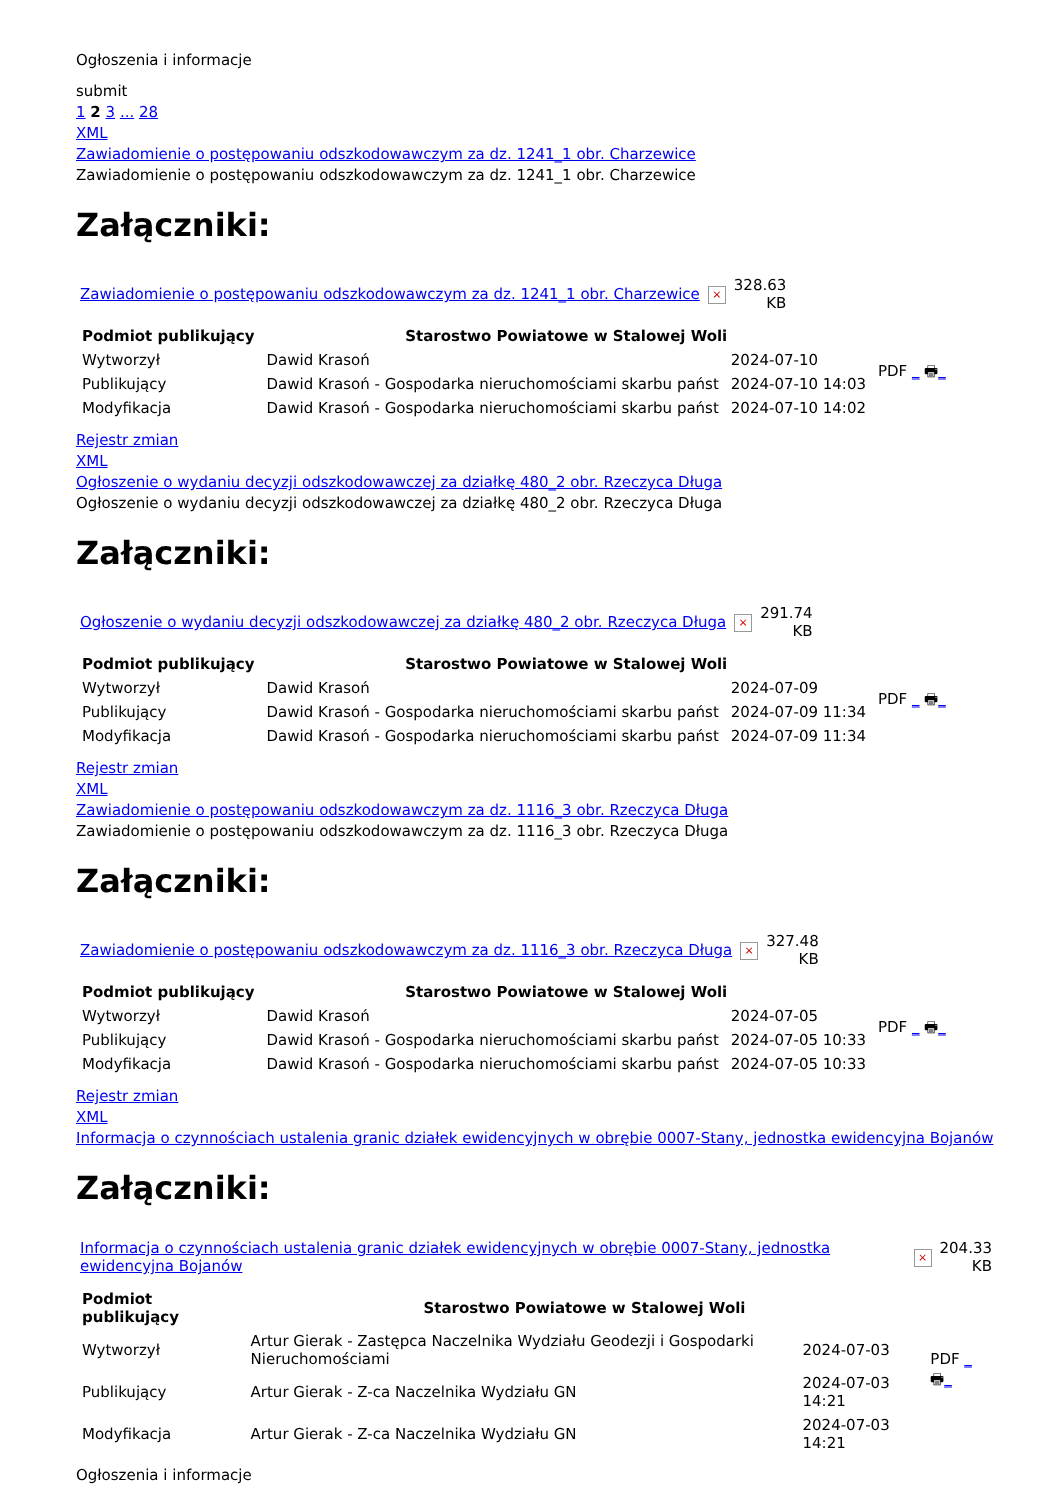Ogłoszenia i informacje
submit
1 2 3 ... 28
XML
Zawiadomienie o postępowaniu odszkodowawczym za dz. 1241_1 obr. Charzewice
Zawiadomienie o postępowaniu odszkodowawczym za dz. 1241_1 obr. Charzewice
Załączniki:
| Zawiadomienie o postępowaniu odszkodowawczym za dz. 1241_1 obr. Charzewice | × | 328.63 KB |
| Podmiot publikujący | Starostwo Powiatowe w Stalowej Woli | | PDF _ 🖶 _ |
| Wytworzył | Dawid Krasoń | 2024-07-10 | |
| Publikujący | Dawid Krasoń - Gospodarka nieruchomościami skarbu państ | 2024-07-10 14:03 | |
| Modyfikacja | Dawid Krasoń - Gospodarka nieruchomościami skarbu państ | 2024-07-10 14:02 | |
Rejestr zmian
XML
Ogłoszenie o wydaniu decyzji odszkodowawczej za działkę 480_2 obr. Rzeczyca Długa
Ogłoszenie o wydaniu decyzji odszkodowawczej za działkę 480_2 obr. Rzeczyca Długa
Załączniki:
| Ogłoszenie o wydaniu decyzji odszkodowawczej za działkę 480_2 obr. Rzeczyca Długa | × | 291.74 KB |
| Podmiot publikujący | Starostwo Powiatowe w Stalowej Woli | | PDF _ 🖶 _ |
| Wytworzył | Dawid Krasoń | 2024-07-09 | |
| Publikujący | Dawid Krasoń - Gospodarka nieruchomościami skarbu państ | 2024-07-09 11:34 | |
| Modyfikacja | Dawid Krasoń - Gospodarka nieruchomościami skarbu państ | 2024-07-09 11:34 | |
Rejestr zmian
XML
Zawiadomienie o postępowaniu odszkodowawczym za dz. 1116_3 obr. Rzeczyca Długa
Zawiadomienie o postępowaniu odszkodowawczym za dz. 1116_3 obr. Rzeczyca Długa
Załączniki:
| Zawiadomienie o postępowaniu odszkodowawczym za dz. 1116_3 obr. Rzeczyca Długa | × | 327.48 KB |
| Podmiot publikujący | Starostwo Powiatowe w Stalowej Woli | | PDF _ 🖶 _ |
| Wytworzył | Dawid Krasoń | 2024-07-05 | |
| Publikujący | Dawid Krasoń - Gospodarka nieruchomościami skarbu państ | 2024-07-05 10:33 | |
| Modyfikacja | Dawid Krasoń - Gospodarka nieruchomościami skarbu państ | 2024-07-05 10:33 | |
Rejestr zmian
XML
Informacja o czynnościach ustalenia granic działek ewidencyjnych w obrębie 0007-Stany, jednostka ewidencyjna Bojanów
Załączniki:
| Informacja o czynnościach ustalenia granic działek ewidencyjnych w obrębie 0007-Stany, jednostka ewidencyjna Bojanów | × | 204.33 KB |
| Podmiot publikujący | Starostwo Powiatowe w Stalowej Woli | | PDF _ 🖶 _ |
| Wytworzył | Artur Gierak - Zastępca Naczelnika Wydziału Geodezji i Gospodarki Nieruchomościami | 2024-07-03 | |
| Publikujący | Artur Gierak - Z-ca Naczelnika Wydziału GN | 2024-07-03 14:21 | |
| Modyfikacja | Artur Gierak - Z-ca Naczelnika Wydziału GN | 2024-07-03 14:21 | |
Ogłoszenia i informacje